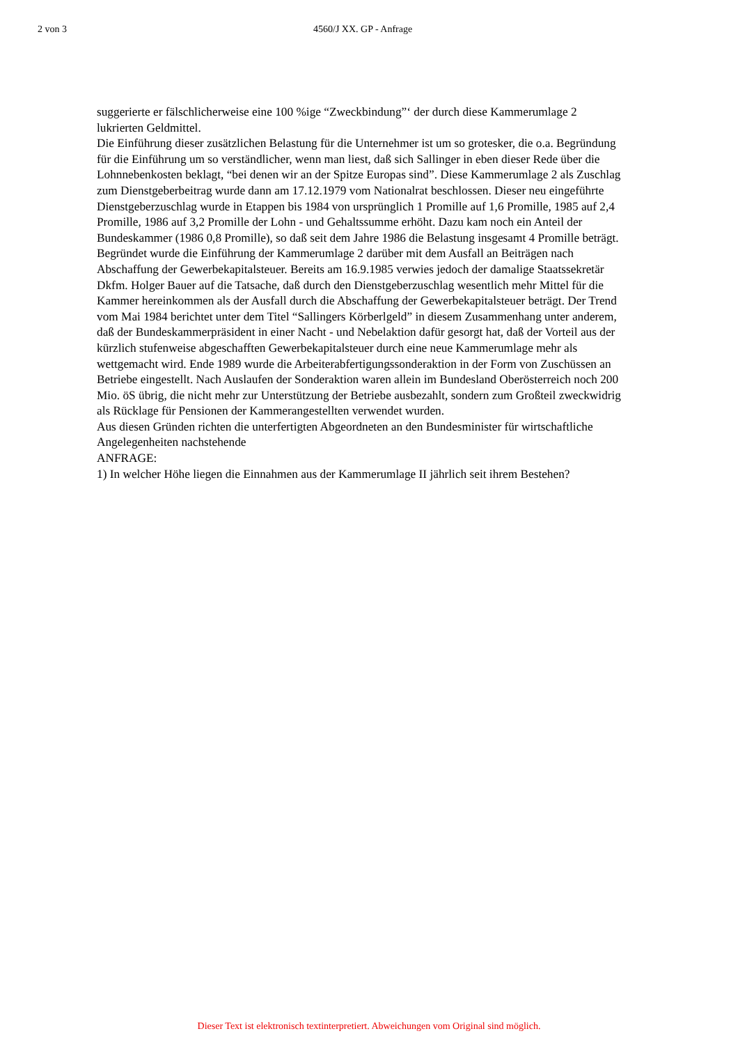2 von 3 4560/J XX. GP - Anfrage
suggerierte er fälschlicherweise eine 100 %ige “Zweckbindung”‘ der durch diese Kammerumlage 2 lukrierten Geldmittel.
Die Einführung dieser zusätzlichen Belastung für die Unternehmer ist um so grotesker, die o.a. Begründung für die Einführung um so verständlicher, wenn man liest, daß sich Sallinger in eben dieser Rede über die Lohnnebenkosten beklagt, “bei denen wir an der Spitze Europas sind”. Diese Kammerumlage 2 als Zuschlag zum Dienstgeberbeitrag wurde dann am 17.12.1979 vom Nationalrat beschlossen. Dieser neu eingeführte Dienstgeberzuschlag wurde in Etappen bis 1984 von ursprünglich 1 Promille auf 1,6 Promille, 1985 auf 2,4 Promille, 1986 auf 3,2 Promille der Lohn - und Gehaltssumme erhöht. Dazu kam noch ein Anteil der Bundeskammer (1986 0,8 Promille), so daß seit dem Jahre 1986 die Belastung insgesamt 4 Promille beträgt. Begründet wurde die Einführung der Kammerumlage 2 darüber mit dem Ausfall an Beiträgen nach Abschaffung der Gewerbekapitalsteuer. Bereits am 16.9.1985 verwies jedoch der damalige Staatssekretär Dkfm. Holger Bauer auf die Tatsache, daß durch den Dienstgeberzuschlag wesentlich mehr Mittel für die Kammer hereinkommen als der Ausfall durch die Abschaffung der Gewerbekapitalsteuer beträgt. Der Trend vom Mai 1984 berichtet unter dem Titel “Sallingers Körberlgeld” in diesem Zusammenhang unter anderem, daß der Bundeskammerpräsident in einer Nacht - und Nebelaktion dafür gesorgt hat, daß der Vorteil aus der kürzlich stufenweise abgeschafften Gewerbekapitalsteuer durch eine neue Kammerumlage mehr als wettgemacht wird. Ende 1989 wurde die Arbeiterabfertigungssonderaktion in der Form von Zuschüssen an Betriebe eingestellt. Nach Auslaufen der Sonderaktion waren allein im Bundesland Oberösterreich noch 200 Mio. öS übrig, die nicht mehr zur Unterstützung der Betriebe ausbezahlt, sondern zum Großteil zweckwidrig als Rücklage für Pensionen der Kammerangestellten verwendet wurden.
Aus diesen Gründen richten die unterfertigten Abgeordneten an den Bundesminister für wirtschaftliche Angelegenheiten nachstehende
ANFRAGE:
1) In welcher Höhe liegen die Einnahmen aus der Kammerumlage II jährlich seit ihrem Bestehen?
Dieser Text ist elektronisch textinterpretiert. Abweichungen vom Original sind möglich.